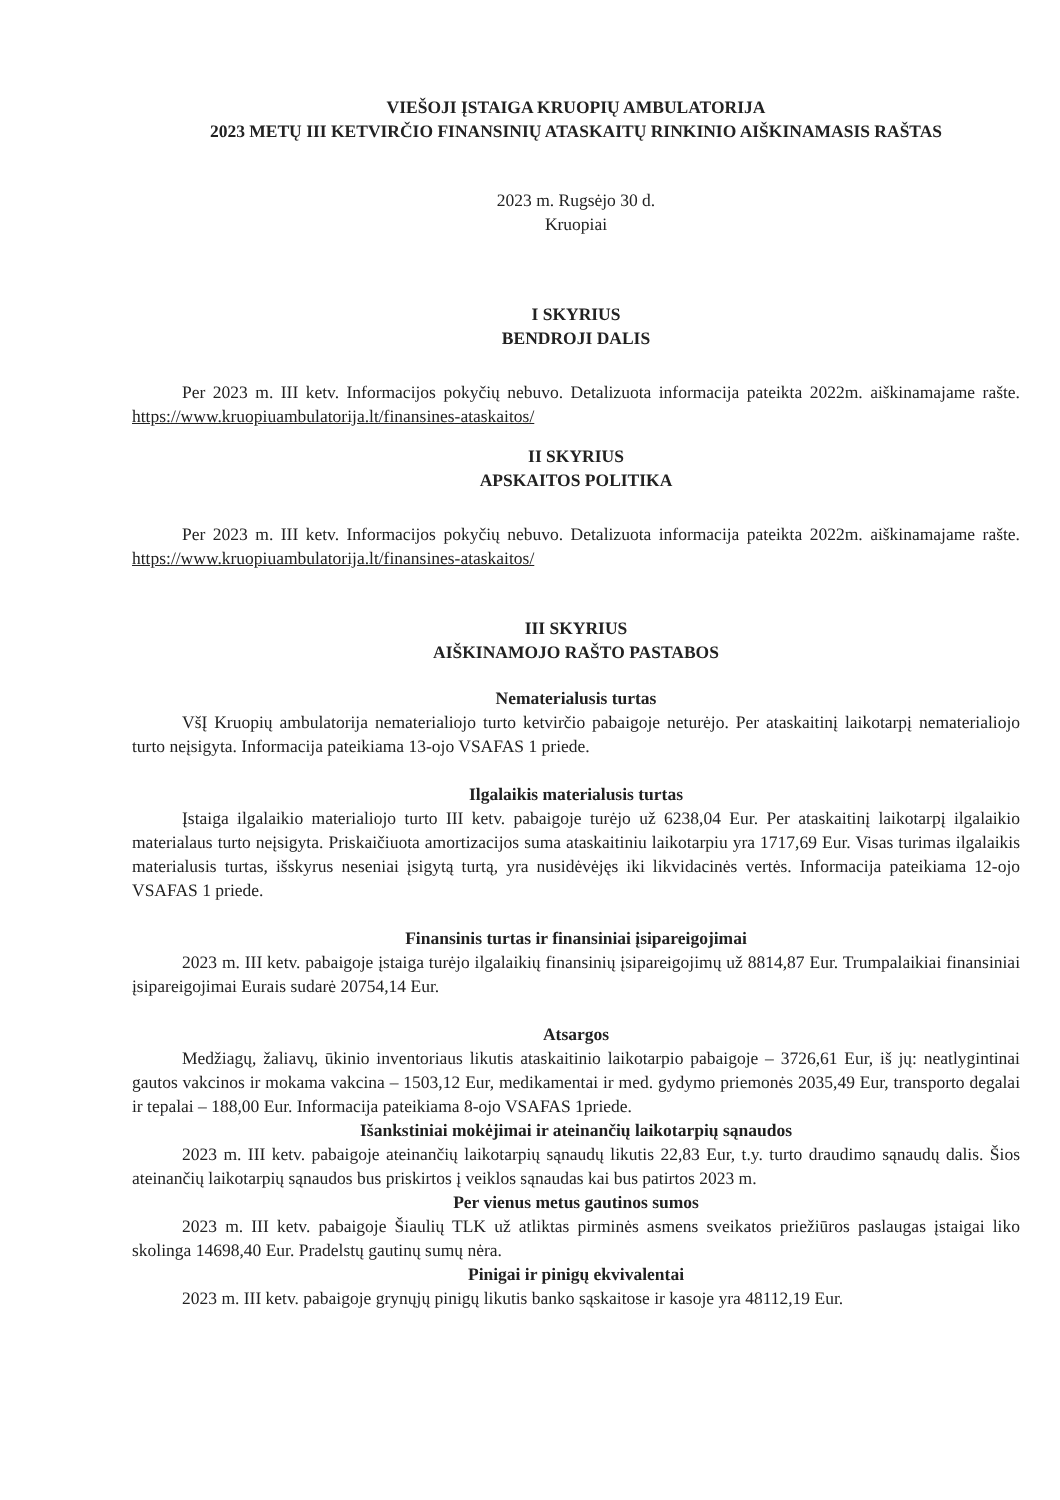VIEŠOJI ĮSTAIGA KRUOPIŲ AMBULATORIJA
2023 METŲ III KETVIRČIO FINANSINIŲ ATASKAITŲ RINKINIO AIŠKINAMASIS RAŠTAS
2023 m. Rugsėjo 30 d.
Kruopiai
I SKYRIUS
BENDROJI DALIS
Per 2023 m. III ketv. Informacijos pokyčių nebuvo. Detalizuota informacija pateikta 2022m. aiškinamajame rašte. https://www.kruopiuambulatorija.lt/finansines-ataskaitos/
II SKYRIUS
APSKAITOS POLITIKA
Per 2023 m. III ketv. Informacijos pokyčių nebuvo. Detalizuota informacija pateikta 2022m. aiškinamajame rašte. https://www.kruopiuambulatorija.lt/finansines-ataskaitos/
III SKYRIUS
AIŠKINAMOJO RAŠTO PASTABOS
Nematerialusis turtas
VšĮ Kruopių ambulatorija nematerialiojo turto ketvirčio pabaigoje neturėjo. Per ataskaitinį laikotarpį nematerialiojo turto neįsigyta. Informacija pateikiama 13-ojo VSAFAS 1 priede.
Ilgalaikis materialusis turtas
Įstaiga ilgalaikio materialiojo turto III ketv. pabaigoje turėjo už 6238,04 Eur. Per ataskaitinį laikotarpį ilgalaikio materialaus turto neįsigyta. Priskaičiuota amortizacijos suma ataskaitiniu laikotarpiu yra 1717,69 Eur. Visas turimas ilgalaikis materialusis turtas, išskyrus neseniai įsigytą turtą, yra nusidėvėjęs iki likvidacinės vertės. Informacija pateikiama 12-ojo VSAFAS 1 priede.
Finansinis turtas ir finansiniai įsipareigojimai
2023 m. III ketv. pabaigoje įstaiga turėjo ilgalaikių finansinių įsipareigojimų už 8814,87 Eur. Trumpalaikiai finansiniai įsipareigojimai Eurais sudarė 20754,14 Eur.
Atsargos
Medžiagų, žaliavų, ūkinio inventoriaus likutis ataskaitinio laikotarpio pabaigoje – 3726,61 Eur, iš jų: neatlygintinai gautos vakcinos ir mokama vakcina – 1503,12 Eur, medikamentai ir med. gydymo priemonės 2035,49 Eur, transporto degalai ir tepalai – 188,00 Eur. Informacija pateikiama 8-ojo VSAFAS 1priede.
Išankstiniai mokėjimai ir ateinančių laikotarpių sąnaudos
2023 m. III ketv. pabaigoje ateinančių laikotarpių sąnaudų likutis 22,83 Eur, t.y. turto draudimo sąnaudų dalis. Šios ateinančių laikotarpių sąnaudos bus priskirtos į veiklos sąnaudas kai bus patirtos 2023 m.
Per vienus metus gautinos sumos
2023 m. III ketv. pabaigoje Šiaulių TLK už atliktas pirminės asmens sveikatos priežiūros paslaugas įstaigai liko skolinga 14698,40 Eur. Pradelstų gautinų sumų nėra.
Pinigai ir pinigų ekvivalentai
2023 m. III ketv. pabaigoje grynųjų pinigų likutis banko sąskaitose ir kasoje yra 48112,19 Eur.